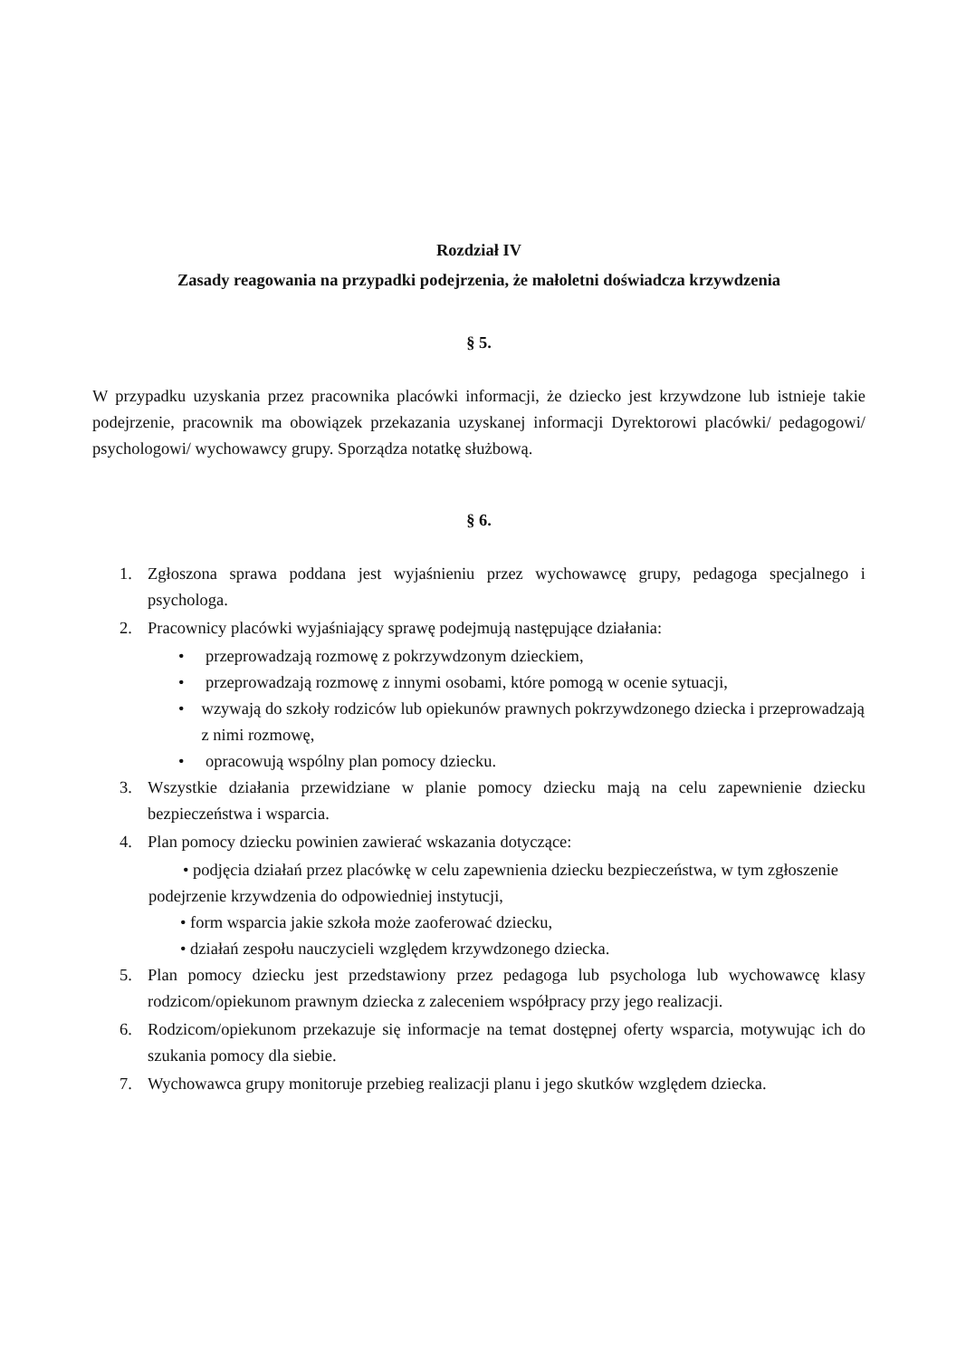Rozdział IV
Zasady reagowania na przypadki podejrzenia, że małoletni doświadcza krzywdzenia
§ 5.
W przypadku uzyskania przez pracownika placówki informacji, że dziecko jest krzywdzone lub istnieje takie podejrzenie, pracownik ma obowiązek przekazania uzyskanej informacji Dyrektorowi placówki/ pedagogowi/ psychologowi/ wychowawcy grupy. Sporządza notatkę służbową.
§ 6.
1. Zgłoszona sprawa poddana jest wyjaśnieniu przez wychowawcę grupy, pedagoga specjalnego i psychologa.
2. Pracownicy placówki wyjaśniający sprawę podejmują następujące działania:
• przeprowadzają rozmowę z pokrzywdzonym dzieckiem,
• przeprowadzają rozmowę z innymi osobami, które pomogą w ocenie sytuacji,
• wzywają do szkoły rodziców lub opiekunów prawnych pokrzywdzonego dziecka i przeprowadzają z nimi rozmowę,
• opracowują wspólny plan pomocy dziecku.
3. Wszystkie działania przewidziane w planie pomocy dziecku mają na celu zapewnienie dziecku bezpieczeństwa i wsparcia.
4. Plan pomocy dziecku powinien zawierać wskazania dotyczące:
• podjęcia działań przez placówkę w celu zapewnienia dziecku bezpieczeństwa, w tym zgłoszenie podejrzenie krzywdzenia do odpowiedniej instytucji,
• form wsparcia jakie szkoła może zaoferować dziecku,
• działań zespołu nauczycieli względem krzywdzonego dziecka.
5. Plan pomocy dziecku jest przedstawiony przez pedagoga lub psychologa lub wychowawcę klasy rodzicom/opiekunom prawnym dziecka z zaleceniem współpracy przy jego realizacji.
6. Rodzicom/opiekunom przekazuje się informacje na temat dostępnej oferty wsparcia, motywując ich do szukania pomocy dla siebie.
7. Wychowawca grupy monitoruje przebieg realizacji planu i jego skutków względem dziecka.